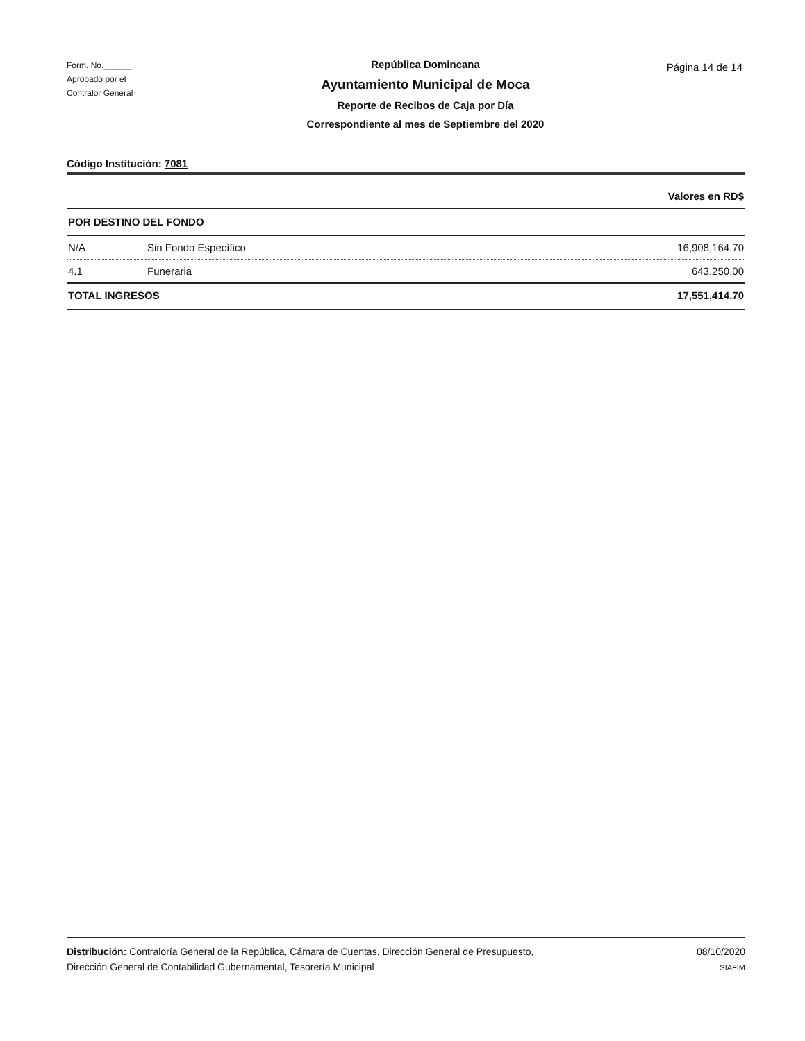Form. No.______
Aprobado por el
Contralor General
República Domincana
Ayuntamiento Municipal de Moca
Reporte de Recibos de Caja por Día
Correspondiente al mes de Septiembre del 2020
Página 14 de 14
Código Institución: 7081
| Valores en RD$ | | |
| POR DESTINO DEL FONDO | | |
| N/A | Sin Fondo Específico | 16,908,164.70 |
| 4.1 | Funeraria | 643,250.00 |
| TOTAL INGRESOS | | 17,551,414.70 |
Distribución: Contraloría General de la República, Cámara de Cuentas, Dirección General de Presupuesto,
Dirección General de Contabilidad Gubernamental, Tesorería Municipal
08/10/2020
SIAFIM